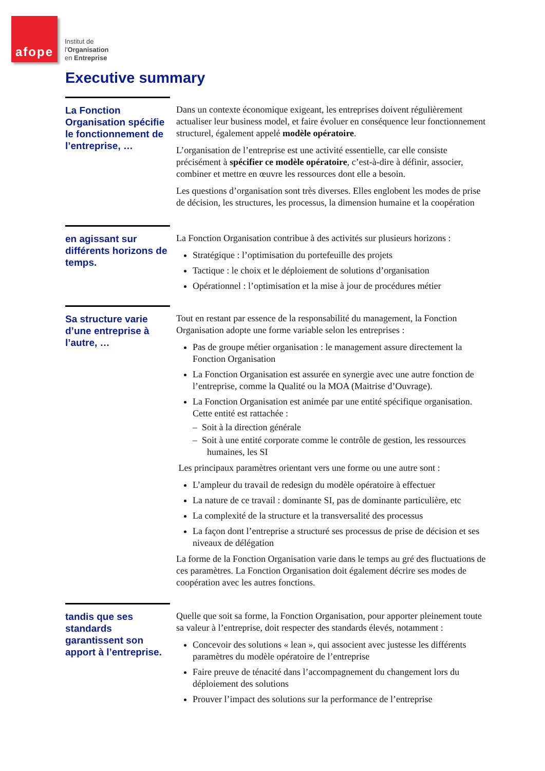afope
Institut de
l'Organisation
en Entreprise
Executive summary
La Fonction Organisation spécifie le fonctionnement de l’entreprise, …
Dans un contexte économique exigeant, les entreprises doivent régulièrement actualiser leur business model, et faire évoluer en conséquence leur fonctionnement structurel, également appelé modèle opératoire.
L’organisation de l’entreprise est une activité essentielle, car elle consiste précisément à spécifier ce modèle opératoire, c’est-à-dire à définir, associer, combiner et mettre en œuvre les ressources dont elle a besoin.
Les questions d’organisation sont très diverses. Elles englobent les modes de prise de décision, les structures, les processus, la dimension humaine et la coopération
en agissant sur différents horizons de temps.
La Fonction Organisation contribue à des activités sur plusieurs horizons :
Stratégique : l’optimisation du portefeuille des projets
Tactique : le choix et le déploiement de solutions d’organisation
Opérationnel : l’optimisation et la mise à jour de procédures métier
Sa structure varie d’une entreprise à l’autre, …
Tout en restant par essence de la responsabilité du management, la Fonction Organisation adopte une forme variable selon les entreprises :
Pas de groupe métier organisation : le management assure directement la Fonction Organisation
La Fonction Organisation est assurée en synergie avec une autre fonction de l’entreprise, comme la Qualité ou la MOA (Maitrise d’Ouvrage).
La Fonction Organisation est animée par une entité spécifique organisation. Cette entité est rattachée :
– Soit à la direction générale
– Soit à une entité corporate comme le contrôle de gestion, les ressources humaines, les SI
Les principaux paramètres orientant vers une forme ou une autre sont :
L’ampleur du travail de redesign du modèle opératoire à effectuer
La nature de ce travail : dominante SI, pas de dominante particulière, etc
La complexité de la structure et la transversalité des processus
La façon dont l’entreprise a structuré ses processus de prise de décision et ses niveaux de délégation
La forme de la Fonction Organisation varie dans le temps au gré des fluctuations de ces paramètres. La Fonction Organisation doit également décrire ses modes de coopération avec les autres fonctions.
tandis que ses standards garantissent son apport à l’entreprise.
Quelle que soit sa forme, la Fonction Organisation, pour apporter pleinement toute sa valeur à l’entreprise, doit respecter des standards élevés, notamment :
Concevoir des solutions « lean », qui associent avec justesse les différents paramètres du modèle opératoire de l’entreprise
Faire preuve de ténacité dans l’accompagnement du changement lors du déploiement des solutions
Prouver l’impact des solutions sur la performance de l’entreprise